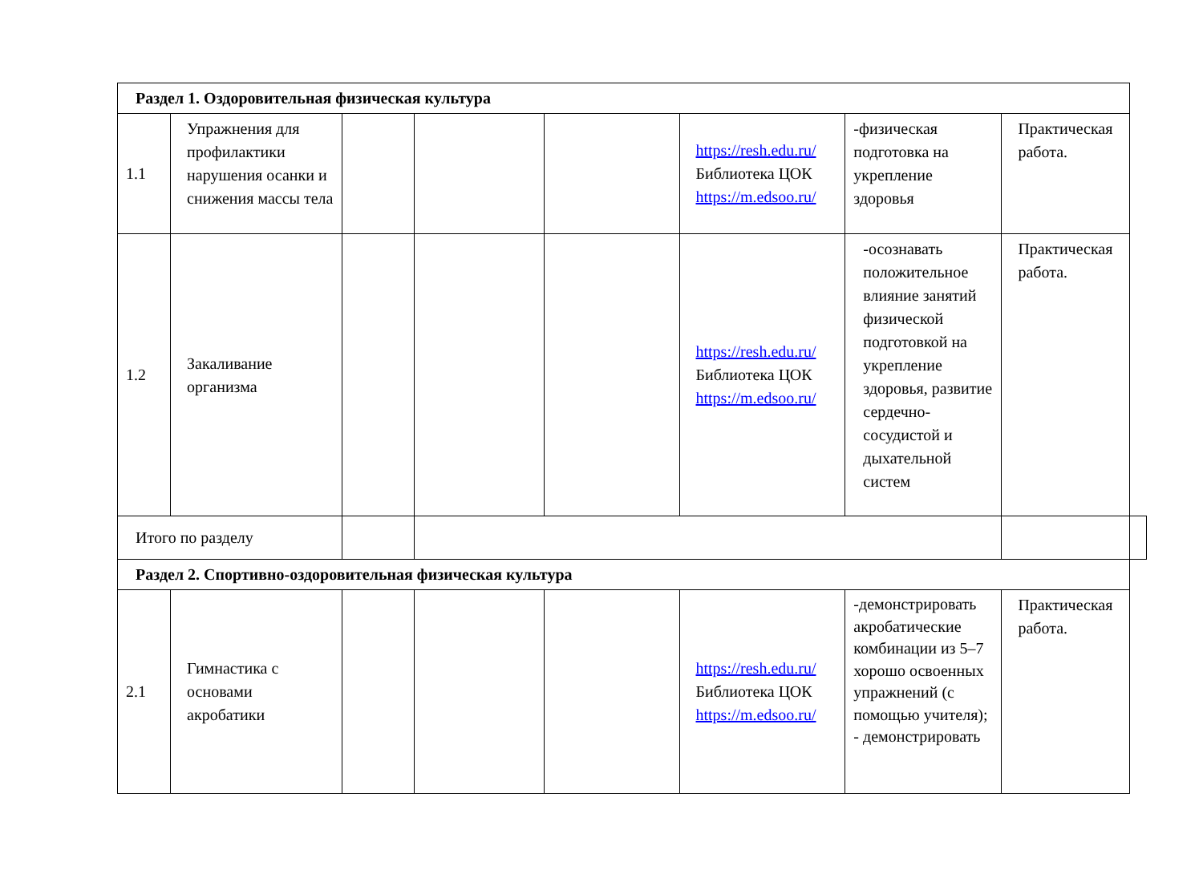| Раздел 1. Оздоровительная физическая культура | | | | | | | | |
| 1.1 | Упражнения для профилактики нарушения осанки и снижения массы тела | | | | https://resh.edu.ru/ Библиотека ЦОК https://m.edsoo.ru/ | -физическая подготовка на укрепление здоровья | Практическая работа. | |
| 1.2 | Закаливание организма | | | | https://resh.edu.ru/ Библиотека ЦОК https://m.edsoo.ru/ | -осознавать положительное влияние занятий физической подготовкой на укрепление здоровья, развитие сердечно-сосудистой и дыхательной систем | Практическая работа. | |
| Итого по разделу | | | | | | | | |
| Раздел 2. Спортивно-оздоровительная физическая культура | | | | | | | | |
| 2.1 | Гимнастика с основами акробатики | | | | https://resh.edu.ru/ Библиотека ЦОК https://m.edsoo.ru/ | -демонстрировать акробатические комбинации из 5–7 хорошо освоенных упражнений (с помощью учителя); - демонстрировать | Практическая работа. | |